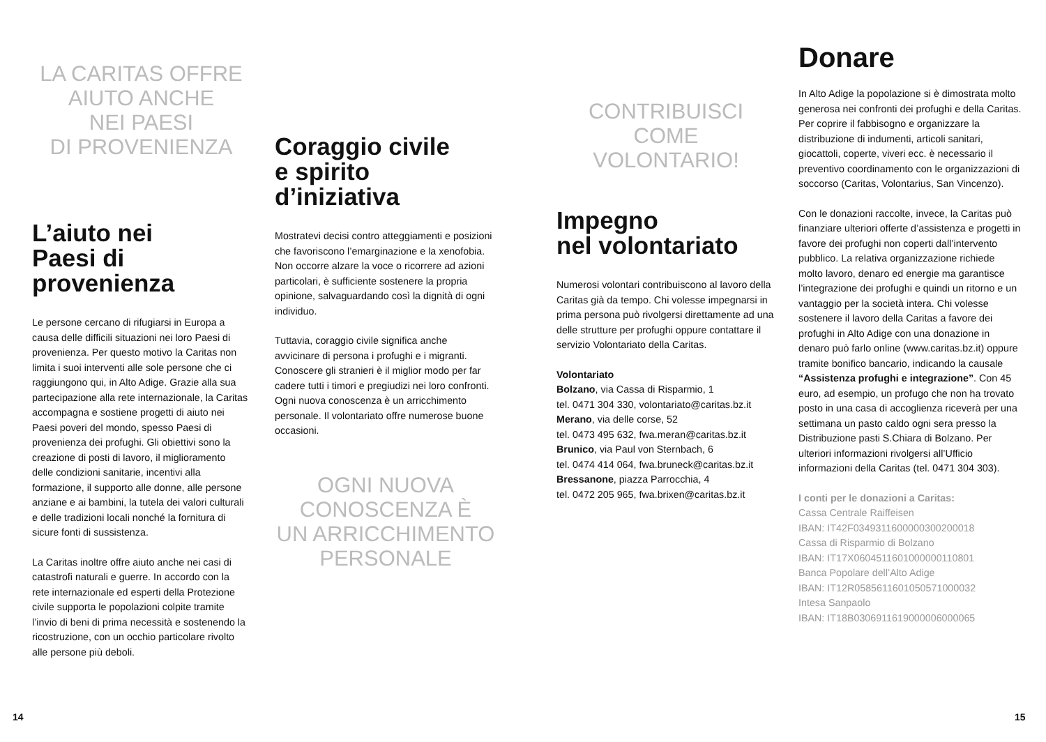LA CARITAS OFFRE
AIUTO ANCHE
NEI PAESI
DI PROVENIENZA
L’aiuto nei
Paesi di
provenienza
Le persone cercano di rifugiarsi in Europa a causa delle difficili situazioni nei loro Paesi di provenienza. Per questo motivo la Caritas non limita i suoi interventi alle sole persone che ci raggiungono qui, in Alto Adige. Grazie alla sua partecipazione alla rete internazionale, la Caritas accompagna e sostiene progetti di aiuto nei Paesi poveri del mondo, spesso Paesi di provenienza dei profughi. Gli obiettivi sono la creazione di posti di lavoro, il miglioramento delle condizioni sanitarie, incentivi alla formazione, il supporto alle donne, alle persone anziane e ai bambini, la tutela dei valori culturali e delle tradizioni locali nonché la fornitura di sicure fonti di sussistenza.
La Caritas inoltre offre aiuto anche nei casi di catastrofi naturali e guerre. In accordo con la rete internazionale ed esperti della Protezione civile supporta le popolazioni colpite tramite l’invio di beni di prima necessità e sostenendo la ricostruzione, con un occhio particolare rivolto alle persone più deboli.
Coraggio civile
e spirito
d’iniziativa
Mostratevi decisi contro atteggiamenti e posizioni che favoriscono l’emarginazione e la xenofobia. Non occorre alzare la voce o ricorrere ad azioni particolari, è sufficiente sostenere la propria opinione, salvaguardando così la dignità di ogni individuo.
Tuttavia, coraggio civile significa anche avvicinare di persona i profughi e i migranti. Conoscere gli stranieri è il miglior modo per far cadere tutti i timori e pregiudizi nei loro confronti. Ogni nuova conoscenza è un arricchimento personale. Il volontariato offre numerose buone occasioni.
OGNI NUOVA
CONOSCENZA È
UN ARRICCHIMENTO
PERSONALE
CONTRIBUISCI
COME
VOLONTARIO!
Impegno
nel volontariato
Numerosi volontari contribuiscono al lavoro della Caritas già da tempo. Chi volesse impegnarsi in prima persona può rivolgersi direttamente ad una delle strutture per profughi oppure contattare il servizio Volontariato della Caritas.
Volontariato
Bolzano, via Cassa di Risparmio, 1
tel. 0471 304 330, volontariato@caritas.bz.it
Merano, via delle corse, 52
tel. 0473 495 632, fwa.meran@caritas.bz.it
Brunico, via Paul von Sternbach, 6
tel. 0474 414 064, fwa.bruneck@caritas.bz.it
Bressanone, piazza Parrocchia, 4
tel. 0472 205 965, fwa.brixen@caritas.bz.it
Donare
In Alto Adige la popolazione si è dimostrata molto generosa nei confronti dei profughi e della Caritas. Per coprire il fabbisogno e organizzare la distribuzione di indumenti, articoli sanitari, giocattoli, coperte, viveri ecc. è necessario il preventivo coordinamento con le organizzazioni di soccorso (Caritas, Volontarius, San Vincenzo).
Con le donazioni raccolte, invece, la Caritas può finanziare ulteriori offerte d’assistenza e progetti in favore dei profughi non coperti dall’intervento pubblico. La relativa organizzazione richiede molto lavoro, denaro ed energie ma garantisce l’integrazione dei profughi e quindi un ritorno e un vantaggio per la società intera. Chi volesse sostenere il lavoro della Caritas a favore dei profughi in Alto Adige con una donazione in denaro può farlo online (www.caritas.bz.it) oppure tramite bonifico bancario, indicando la causale “Assistenza profughi e integrazione”. Con 45 euro, ad esempio, un profugo che non ha trovato posto in una casa di accoglienza riceverà per una settimana un pasto caldo ogni sera presso la Distribuzione pasti S.Chiara di Bolzano. Per ulteriori informazioni rivolgersi all’Ufficio informazioni della Caritas (tel. 0471 304 303).
I conti per le donazioni a Caritas:
Cassa Centrale Raiffeisen
IBAN: IT42F0349311600000300200018
Cassa di Risparmio di Bolzano
IBAN: IT17X0604511601000000110801
Banca Popolare dell’Alto Adige
IBAN: IT12R0585611601050571000032
Intesa Sanpaolo
IBAN: IT18B0306911619000006000065
14 15